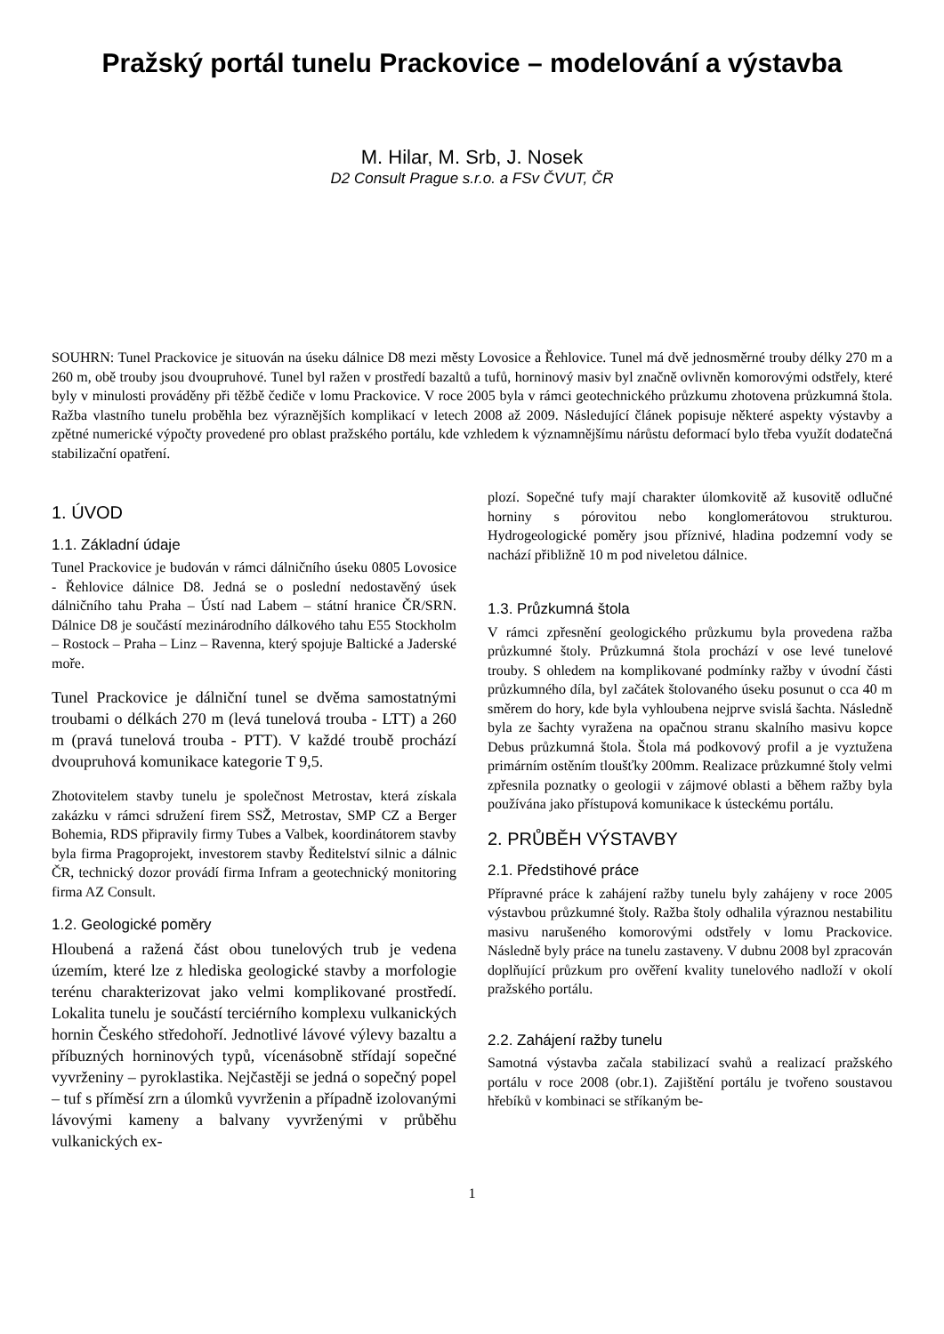Pražský portál tunelu Prackovice – modelování a výstavba
M. Hilar, M. Srb, J. Nosek
D2 Consult Prague s.r.o. a FSv ČVUT, ČR
SOUHRN: Tunel Prackovice je situován na úseku dálnice D8 mezi městy Lovosice a Řehlovice. Tunel má dvě jednosměrné trouby délky 270 m a 260 m, obě trouby jsou dvoupruhové. Tunel byl ražen v prostředí bazaltů a tufů, horninový masiv byl značně ovlivněn komorovými odstřely, které byly v minulosti prováděny při těžbě čediče v lomu Prackovice. V roce 2005 byla v rámci geotechnického průzkumu zhotovena průzkumná štola. Ražba vlastního tunelu proběhla bez výraznějších komplikací v letech 2008 až 2009. Následující článek popisuje některé aspekty výstavby a zpětné numerické výpočty provedené pro oblast pražského portálu, kde vzhledem k významnějšímu nárůstu deformací bylo třeba využít dodatečná stabilizační opatření.
1. ÚVOD
1.1. Základní údaje
Tunel Prackovice je budován v rámci dálničního úseku 0805 Lovosice - Řehlovice dálnice D8. Jedná se o poslední nedostavěný úsek dálničního tahu Praha – Ústí nad Labem – státní hranice ČR/SRN. Dálnice D8 je součástí mezinárodního dálkového tahu E55 Stockholm – Rostock – Praha – Linz – Ravenna, který spojuje Baltické a Jaderské moře.
Tunel Prackovice je dálniční tunel se dvěma samostatnými troubami o délkách 270 m (levá tunelová trouba - LTT) a 260 m (pravá tunelová trouba - PTT). V každé troubě prochází dvoupruhová komunikace kategorie T 9,5.
Zhotovitelem stavby tunelu je společnost Metrostav, která získala zakázku v rámci sdružení firem SSŽ, Metrostav, SMP CZ a Berger Bohemia, RDS připravily firmy Tubes a Valbek, koordinátorem stavby byla firma Pragoprojekt, investorem stavby Ředitelství silnic a dálnic ČR, technický dozor provádí firma Infram a geotechnický monitoring firma AZ Consult.
1.2. Geologické poměry
Hloubená a ražená část obou tunelových trub je vedena územím, které lze z hlediska geologické stavby a morfologie terénu charakterizovat jako velmi komplikované prostředí. Lokalita tunelu je součástí terciérního komplexu vulkanických hornin Českého středohoří. Jednotlivé lávové výlevy bazaltu a příbuzných horninových typů, vícenásobně střídají sopečné vyvrženiny – pyroklastika. Nejčastěji se jedná o sopečný popel – tuf s příměsí zrn a úlomků vyvrženin a případně izolovanými lávovými kameny a balvany vyvrženými v průběhu vulkanických ex-
plozí. Sopečné tufy mají charakter úlomkovitě až kusovitě odlučné horniny s pórovitou nebo konglomerátovou strukturou. Hydrogeologické poměry jsou příznivé, hladina podzemní vody se nachází přibližně 10 m pod niveletou dálnice.
1.3. Průzkumná štola
V rámci zpřesnění geologického průzkumu byla provedena ražba průzkumné štoly. Průzkumná štola prochází v ose levé tunelové trouby. S ohledem na komplikované podmínky ražby v úvodní části průzkumného díla, byl začátek štolovaného úseku posunut o cca 40 m směrem do hory, kde byla vyhloubena nejprve svislá šachta. Následně byla ze šachty vyražena na opačnou stranu skalního masivu kopce Debus průzkumná štola. Štola má podkovový profil a je vyztužena primárním ostěním tloušťky 200mm. Realizace průzkumné štoly velmi zpřesnila poznatky o geologii v zájmové oblasti a během ražby byla používána jako přístupová komunikace k ústeckému portálu.
2. PRŮBĚH VÝSTAVBY
2.1. Předstihové práce
Přípravné práce k zahájení ražby tunelu byly zahájeny v roce 2005 výstavbou průzkumné štoly. Ražba štoly odhalila výraznou nestabilitu masivu narušeného komorovými odstřely v lomu Prackovice. Následně byly práce na tunelu zastaveny. V dubnu 2008 byl zpracován doplňující průzkum pro ověření kvality tunelového nadloží v okolí pražského portálu.
2.2. Zahájení ražby tunelu
Samotná výstavba začala stabilizací svahů a realizací pražského portálu v roce 2008 (obr.1). Zajištění portálu je tvořeno soustavou hřebíků v kombinaci se stříkaným be-
1